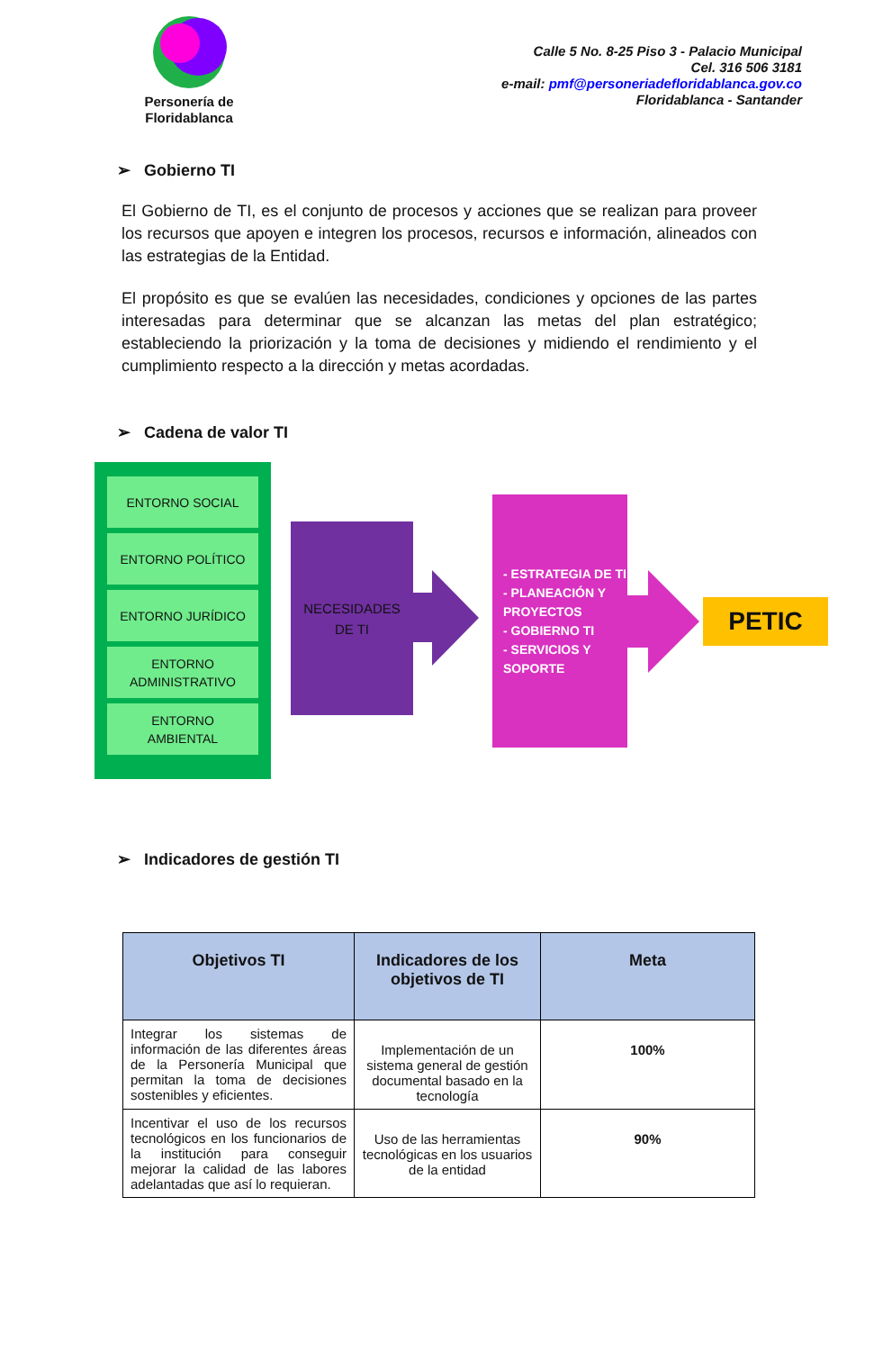Personería de Floridablanca
Calle 5 No. 8-25 Piso 3 - Palacio Municipal
Cel. 316 506 3181
e-mail: pmf@personeriadefloridablanca.gov.co
Floridablanca - Santander
➢ Gobierno TI
El Gobierno de TI, es el conjunto de procesos y acciones que se realizan para proveer los recursos que apoyen e integren los procesos, recursos e información, alineados con las estrategias de la Entidad.
El propósito es que se evalúen las necesidades, condiciones y opciones de las partes interesadas para determinar que se alcanzan las metas del plan estratégico; estableciendo la priorización y la toma de decisiones y midiendo el rendimiento y el cumplimiento respecto a la dirección y metas acordadas.
➢ Cadena de valor TI
ENTORNO SOCIAL
ENTORNO POLÍTICO
ENTORNO JURÍDICO
ENTORNO
ADMINISTRATIVO
ENTORNO
AMBIENTAL
NECESIDADES
DE TI
- ESTRATEGIA DE TI
- PLANEACIÓN Y PROYECTOS
- GOBIERNO TI
- SERVICIOS Y SOPORTE
PETIC
➢ Indicadores de gestión TI
| Objetivos TI | Indicadores de los objetivos de TI | Meta |
| --- | --- | --- |
| Integrar los sistemas de información de las diferentes áreas de la Personería Municipal que permitan la toma de decisiones sostenibles y eficientes. | Implementación de un sistema general de gestión documental basado en la tecnología | 100% |
| Incentivar el uso de los recursos tecnológicos en los funcionarios de la institución para conseguir mejorar la calidad de las labores adelantadas que así lo requieran. | Uso de las herramientas tecnológicas en los usuarios de la entidad | 90% |